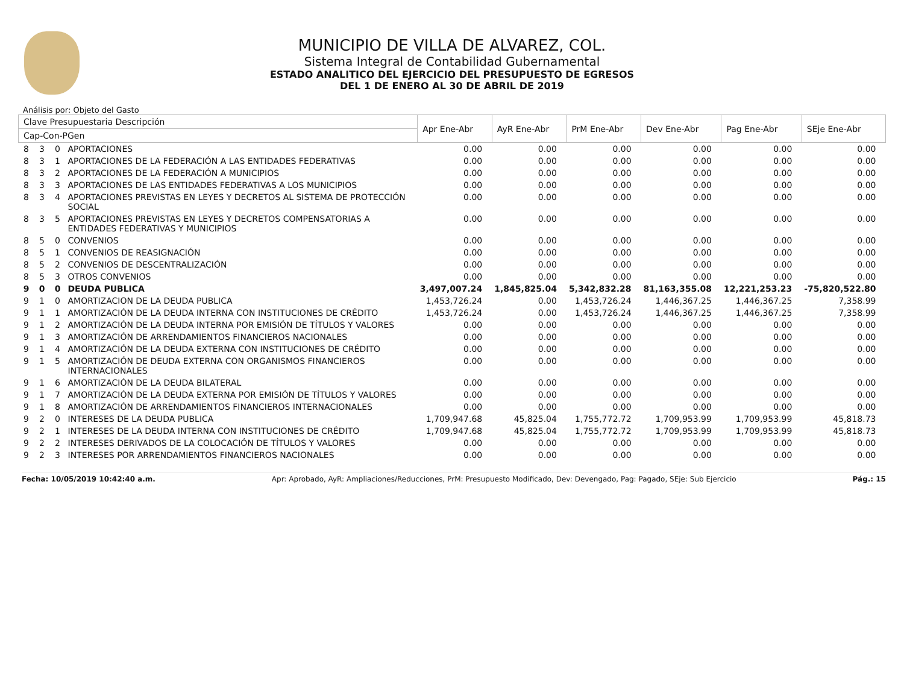MUNICIPIO DE VILLA DE ALVAREZ, COL.
Sistema Integral de Contabilidad Gubernamental
ESTADO ANALITICO DEL EJERCICIO DEL PRESUPUESTO DE EGRESOS
DEL 1 DE ENERO AL 30 DE ABRIL DE 2019
Análisis por: Objeto del Gasto
| Clave Presupuestaria Descripción | | | | Apr Ene-Abr | AyR Ene-Abr | PrM Ene-Abr | Dev Ene-Abr | Pag Ene-Abr | SEje Ene-Abr |
| --- | --- | --- | --- | --- | --- | --- | --- | --- | --- |
| Cap-Con-PGen | | | | | | | | | |
| 8 | 3 | 0 | APORTACIONES | 0.00 | 0.00 | 0.00 | 0.00 | 0.00 | 0.00 |
| 8 | 3 | 1 | APORTACIONES DE LA FEDERACIÓN A LAS ENTIDADES FEDERATIVAS | 0.00 | 0.00 | 0.00 | 0.00 | 0.00 | 0.00 |
| 8 | 3 | 2 | APORTACIONES DE LA FEDERACIÓN A MUNICIPIOS | 0.00 | 0.00 | 0.00 | 0.00 | 0.00 | 0.00 |
| 8 | 3 | 3 | APORTACIONES DE LAS ENTIDADES FEDERATIVAS A LOS MUNICIPIOS | 0.00 | 0.00 | 0.00 | 0.00 | 0.00 | 0.00 |
| 8 | 3 | 4 | APORTACIONES PREVISTAS EN LEYES Y DECRETOS AL SISTEMA DE PROTECCIÓN SOCIAL | 0.00 | 0.00 | 0.00 | 0.00 | 0.00 | 0.00 |
| 8 | 3 | 5 | APORTACIONES PREVISTAS EN LEYES Y DECRETOS COMPENSATORIAS A ENTIDADES FEDERATIVAS Y MUNICIPIOS | 0.00 | 0.00 | 0.00 | 0.00 | 0.00 | 0.00 |
| 8 | 5 | 0 | CONVENIOS | 0.00 | 0.00 | 0.00 | 0.00 | 0.00 | 0.00 |
| 8 | 5 | 1 | CONVENIOS DE REASIGNACIÓN | 0.00 | 0.00 | 0.00 | 0.00 | 0.00 | 0.00 |
| 8 | 5 | 2 | CONVENIOS DE DESCENTRALIZACIÓN | 0.00 | 0.00 | 0.00 | 0.00 | 0.00 | 0.00 |
| 8 | 5 | 3 | OTROS CONVENIOS | 0.00 | 0.00 | 0.00 | 0.00 | 0.00 | 0.00 |
| 9 | 0 | 0 | DEUDA PUBLICA | 3,497,007.24 | 1,845,825.04 | 5,342,832.28 | 81,163,355.08 | 12,221,253.23 | -75,820,522.80 |
| 9 | 1 | 0 | AMORTIZACION DE LA DEUDA PUBLICA | 1,453,726.24 | 0.00 | 1,453,726.24 | 1,446,367.25 | 1,446,367.25 | 7,358.99 |
| 9 | 1 | 1 | AMORTIZACIÓN DE LA DEUDA INTERNA CON INSTITUCIONES DE CRÉDITO | 1,453,726.24 | 0.00 | 1,453,726.24 | 1,446,367.25 | 1,446,367.25 | 7,358.99 |
| 9 | 1 | 2 | AMORTIZACIÓN DE LA DEUDA INTERNA POR EMISIÓN DE TÍTULOS Y VALORES | 0.00 | 0.00 | 0.00 | 0.00 | 0.00 | 0.00 |
| 9 | 1 | 3 | AMORTIZACIÓN DE ARRENDAMIENTOS FINANCIEROS NACIONALES | 0.00 | 0.00 | 0.00 | 0.00 | 0.00 | 0.00 |
| 9 | 1 | 4 | AMORTIZACIÓN DE LA DEUDA EXTERNA CON INSTITUCIONES DE CRÉDITO | 0.00 | 0.00 | 0.00 | 0.00 | 0.00 | 0.00 |
| 9 | 1 | 5 | AMORTIZACIÓN DE DEUDA EXTERNA CON ORGANISMOS FINANCIEROS INTERNACIONALES | 0.00 | 0.00 | 0.00 | 0.00 | 0.00 | 0.00 |
| 9 | 1 | 6 | AMORTIZACIÓN DE LA DEUDA BILATERAL | 0.00 | 0.00 | 0.00 | 0.00 | 0.00 | 0.00 |
| 9 | 1 | 7 | AMORTIZACIÓN DE LA DEUDA EXTERNA POR EMISIÓN DE TÍTULOS Y VALORES | 0.00 | 0.00 | 0.00 | 0.00 | 0.00 | 0.00 |
| 9 | 1 | 8 | AMORTIZACIÓN DE ARRENDAMIENTOS FINANCIEROS INTERNACIONALES | 0.00 | 0.00 | 0.00 | 0.00 | 0.00 | 0.00 |
| 9 | 2 | 0 | INTERESES DE LA DEUDA PUBLICA | 1,709,947.68 | 45,825.04 | 1,755,772.72 | 1,709,953.99 | 1,709,953.99 | 45,818.73 |
| 9 | 2 | 1 | INTERESES DE LA DEUDA INTERNA CON INSTITUCIONES DE CRÉDITO | 1,709,947.68 | 45,825.04 | 1,755,772.72 | 1,709,953.99 | 1,709,953.99 | 45,818.73 |
| 9 | 2 | 2 | INTERESES DERIVADOS DE LA COLOCACIÓN DE TÍTULOS Y VALORES | 0.00 | 0.00 | 0.00 | 0.00 | 0.00 | 0.00 |
| 9 | 2 | 3 | INTERESES POR ARRENDAMIENTOS FINANCIEROS NACIONALES | 0.00 | 0.00 | 0.00 | 0.00 | 0.00 | 0.00 |
Fecha: 10/05/2019 10:42:40 a.m. Apr: Aprobado, AyR: Ampliaciones/Reducciones, PrM: Presupuesto Modificado, Dev: Devengado, Pag: Pagado, SEje: Sub Ejercicio Pág.: 15